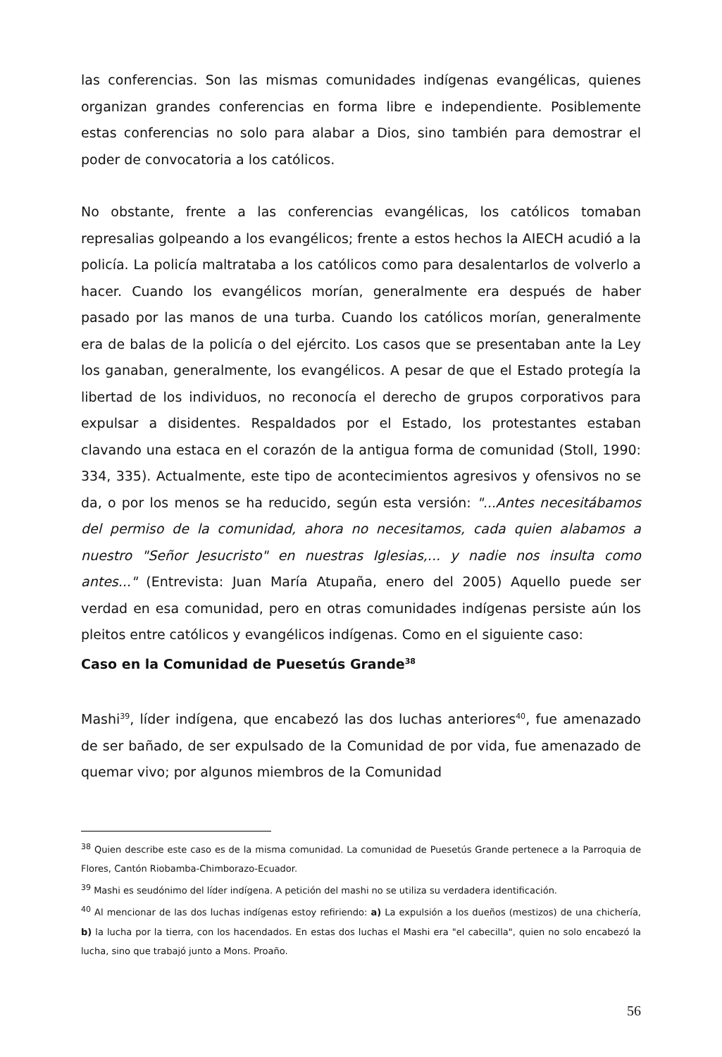las conferencias. Son las mismas comunidades indígenas evangélicas, quienes organizan grandes conferencias en forma libre e independiente. Posiblemente estas conferencias no solo para alabar a Dios, sino también para demostrar el poder de convocatoria a los católicos.
No obstante, frente a las conferencias evangélicas, los católicos tomaban represalias golpeando a los evangélicos; frente a estos hechos la AIECH acudió a la policía. La policía maltrataba a los católicos como para desalentarlos de volverlo a hacer. Cuando los evangélicos morían, generalmente era después de haber pasado por las manos de una turba. Cuando los católicos morían, generalmente era de balas de la policía o del ejército. Los casos que se presentaban ante la Ley los ganaban, generalmente, los evangélicos. A pesar de que el Estado protegía la libertad de los individuos, no reconocía el derecho de grupos corporativos para expulsar a disidentes. Respaldados por el Estado, los protestantes estaban clavando una estaca en el corazón de la antigua forma de comunidad (Stoll, 1990: 334, 335). Actualmente, este tipo de acontecimientos agresivos y ofensivos no se da, o por los menos se ha reducido, según esta versión: "...Antes necesitábamos del permiso de la comunidad, ahora no necesitamos, cada quien alabamos a nuestro "Señor Jesucristo" en nuestras Iglesias,... y nadie nos insulta como antes..." (Entrevista: Juan María Atupaña, enero del 2005) Aquello puede ser verdad en esa comunidad, pero en otras comunidades indígenas persiste aún los pleitos entre católicos y evangélicos indígenas. Como en el siguiente caso:
Caso en la Comunidad de Puesetús Grande<sup>38</sup>
Mashi<sup>39</sup>, líder indígena, que encabezó las dos luchas anteriores<sup>40</sup>, fue amenazado de ser bañado, de ser expulsado de la Comunidad de por vida, fue amenazado de quemar vivo; por algunos miembros de la Comunidad
<sup>38</sup> Quien describe este caso es de la misma comunidad. La comunidad de Puesetús Grande pertenece a la Parroquia de Flores, Cantón Riobamba-Chimborazo-Ecuador.
<sup>39</sup> Mashi es seudónimo del líder indígena. A petición del mashi no se utiliza su verdadera identificación.
<sup>40</sup> Al mencionar de las dos luchas indígenas estoy refiriendo: a) La expulsión a los dueños (mestizos) de una chichería, b) la lucha por la tierra, con los hacendados. En estas dos luchas el Mashi era "el cabecilla", quien no solo encabezó la lucha, sino que trabajó junto a Mons. Proaño.
56